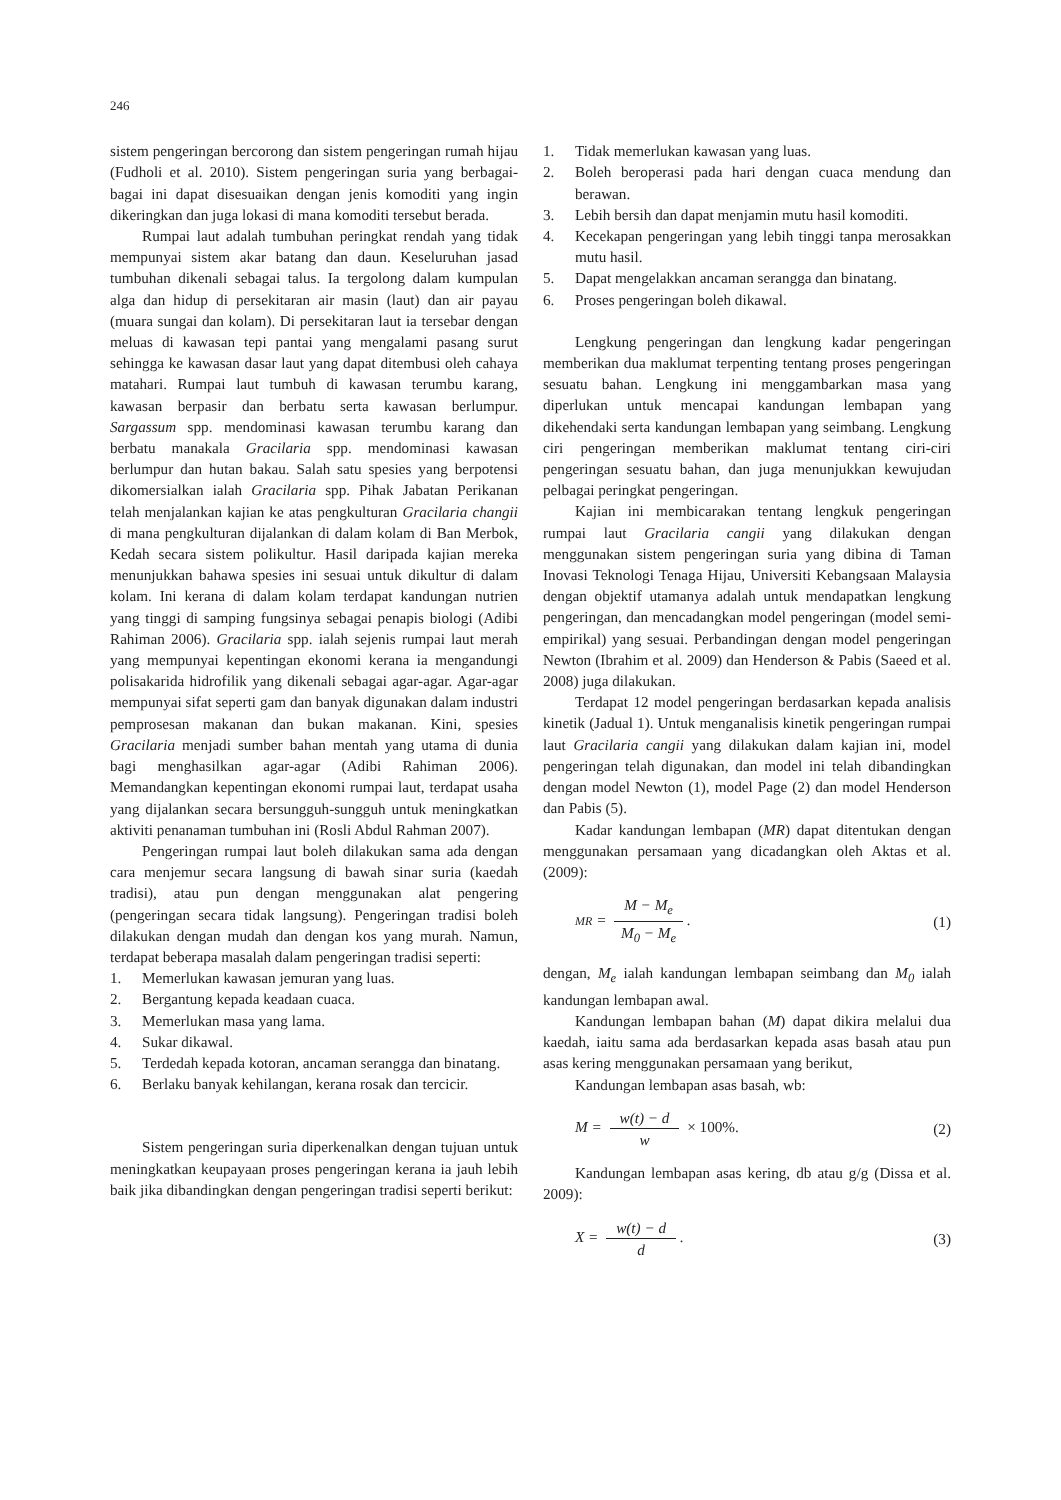246
sistem pengeringan bercorong dan sistem pengeringan rumah hijau (Fudholi et al. 2010). Sistem pengeringan suria yang berbagai-bagai ini dapat disesuaikan dengan jenis komoditi yang ingin dikeringkan dan juga lokasi di mana komoditi tersebut berada.
Rumpai laut adalah tumbuhan peringkat rendah yang tidak mempunyai sistem akar batang dan daun. Keseluruhan jasad tumbuhan dikenali sebagai talus. Ia tergolong dalam kumpulan alga dan hidup di persekitaran air masin (laut) dan air payau (muara sungai dan kolam). Di persekitaran laut ia tersebar dengan meluas di kawasan tepi pantai yang mengalami pasang surut sehingga ke kawasan dasar laut yang dapat ditembusi oleh cahaya matahari. Rumpai laut tumbuh di kawasan terumbu karang, kawasan berpasir dan berbatu serta kawasan berlumpur. Sargassum spp. mendominasi kawasan terumbu karang dan berbatu manakala Gracilaria spp. mendominasi kawasan berlumpur dan hutan bakau. Salah satu spesies yang berpotensi dikomersialkan ialah Gracilaria spp. Pihak Jabatan Perikanan telah menjalankan kajian ke atas pengkulturan Gracilaria changii di mana pengkulturan dijalankan di dalam kolam di Ban Merbok, Kedah secara sistem polikultur. Hasil daripada kajian mereka menunjukkan bahawa spesies ini sesuai untuk dikultur di dalam kolam. Ini kerana di dalam kolam terdapat kandungan nutrien yang tinggi di samping fungsinya sebagai penapis biologi (Adibi Rahiman 2006). Gracilaria spp. ialah sejenis rumpai laut merah yang mempunyai kepentingan ekonomi kerana ia mengandungi polisakarida hidrofilik yang dikenali sebagai agar-agar. Agar-agar mempunyai sifat seperti gam dan banyak digunakan dalam industri pemprosesan makanan dan bukan makanan. Kini, spesies Gracilaria menjadi sumber bahan mentah yang utama di dunia bagi menghasilkan agar-agar (Adibi Rahiman 2006). Memandangkan kepentingan ekonomi rumpai laut, terdapat usaha yang dijalankan secara bersungguh-sungguh untuk meningkatkan aktiviti penanaman tumbuhan ini (Rosli Abdul Rahman 2007).
Pengeringan rumpai laut boleh dilakukan sama ada dengan cara menjemur secara langsung di bawah sinar suria (kaedah tradisi), atau pun dengan menggunakan alat pengering (pengeringan secara tidak langsung). Pengeringan tradisi boleh dilakukan dengan mudah dan dengan kos yang murah. Namun, terdapat beberapa masalah dalam pengeringan tradisi seperti:
1. Memerlukan kawasan jemuran yang luas.
2. Bergantung kepada keadaan cuaca.
3. Memerlukan masa yang lama.
4. Sukar dikawal.
5. Terdedah kepada kotoran, ancaman serangga dan binatang.
6. Berlaku banyak kehilangan, kerana rosak dan tercicir.
Sistem pengeringan suria diperkenalkan dengan tujuan untuk meningkatkan keupayaan proses pengeringan kerana ia jauh lebih baik jika dibandingkan dengan pengeringan tradisi seperti berikut:
1. Tidak memerlukan kawasan yang luas.
2. Boleh beroperasi pada hari dengan cuaca mendung dan berawan.
3. Lebih bersih dan dapat menjamin mutu hasil komoditi.
4. Kecekapan pengeringan yang lebih tinggi tanpa merosakkan mutu hasil.
5. Dapat mengelakkan ancaman serangga dan binatang.
6. Proses pengeringan boleh dikawal.
Lengkung pengeringan dan lengkung kadar pengeringan memberikan dua maklumat terpenting tentang proses pengeringan sesuatu bahan. Lengkung ini menggambarkan masa yang diperlukan untuk mencapai kandungan lembapan yang dikehendaki serta kandungan lembapan yang seimbang. Lengkung ciri pengeringan memberikan maklumat tentang ciri-ciri pengeringan sesuatu bahan, dan juga menunjukkan kewujudan pelbagai peringkat pengeringan.
Kajian ini membicarakan tentang lengkuk pengeringan rumpai laut Gracilaria cangii yang dilakukan dengan menggunakan sistem pengeringan suria yang dibina di Taman Inovasi Teknologi Tenaga Hijau, Universiti Kebangsaan Malaysia dengan objektif utamanya adalah untuk mendapatkan lengkung pengeringan, dan mencadangkan model pengeringan (model semi-empirikal) yang sesuai. Perbandingan dengan model pengeringan Newton (Ibrahim et al. 2009) dan Henderson & Pabis (Saeed et al. 2008) juga dilakukan.
Terdapat 12 model pengeringan berdasarkan kepada analisis kinetik (Jadual 1). Untuk menganalisis kinetik pengeringan rumpai laut Gracilaria cangii yang dilakukan dalam kajian ini, model pengeringan telah digunakan, dan model ini telah dibandingkan dengan model Newton (1), model Page (2) dan model Henderson dan Pabis (5).
Kadar kandungan lembapan (MR) dapat ditentukan dengan menggunakan persamaan yang dicadangkan oleh Aktas et al. (2009):
MR = M − M<sub>e</sub> M<sub>0</sub> − M<sub>e</sub>. (1)
dengan, M<sub>e</sub> ialah kandungan lembapan seimbang dan M<sub>0</sub> ialah kandungan lembapan awal.
Kandungan lembapan bahan (M) dapat dikira melalui dua kaedah, iaitu sama ada berdasarkan kepada asas basah atau pun asas kering menggunakan persamaan yang berikut,
Kandungan lembapan asas basah, wb:
M = w(t) − d w × 100%. (2)
Kandungan lembapan asas kering, db atau g/g (Dissa et al. 2009):
X = w(t) − d d. (3)